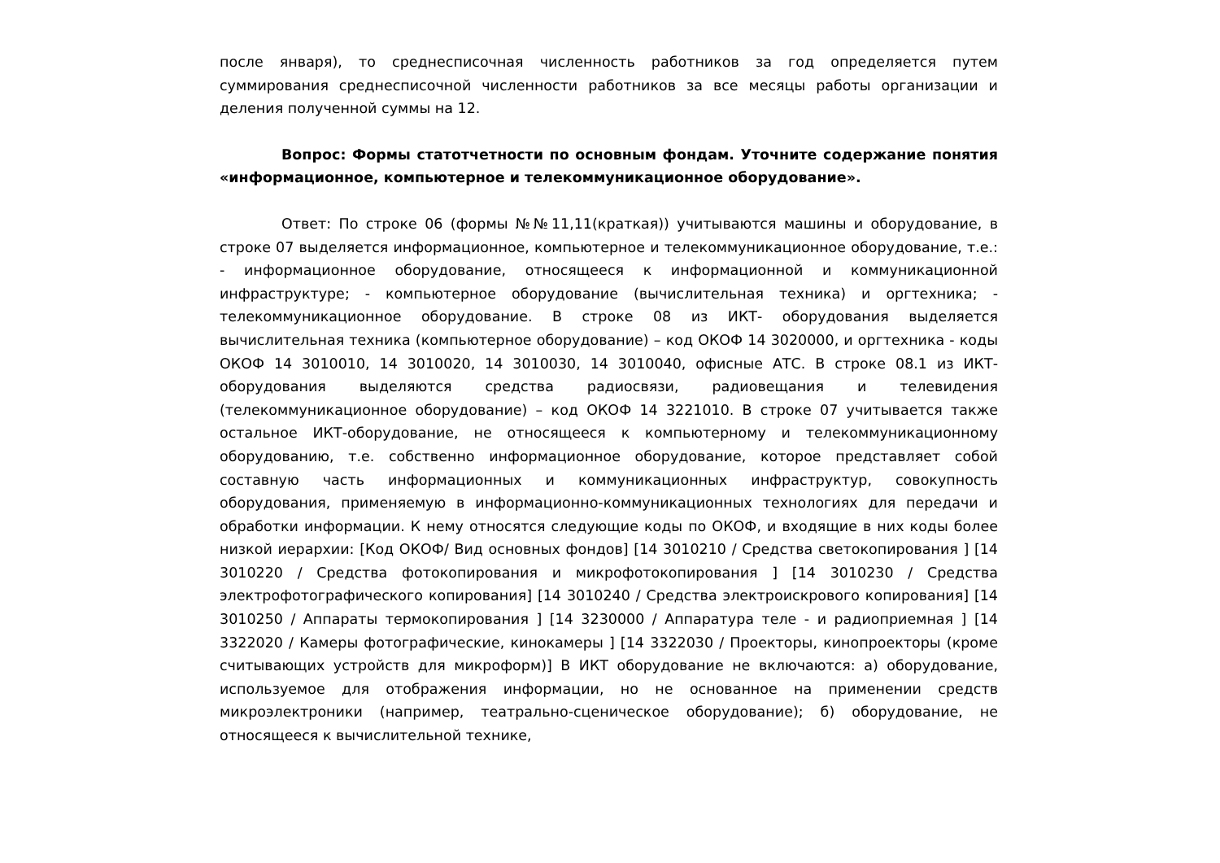после января), то среднесписочная численность работников за год определяется путем суммирования среднесписочной численности работников за все месяцы работы организации и деления полученной суммы на 12.
Вопрос: Формы статотчетности по основным фондам. Уточните содержание понятия «информационное, компьютерное и телекоммуникационное оборудование».
Ответ: По строке 06 (формы №№11,11(краткая)) учитываются машины и оборудование, в строке 07 выделяется информационное, компьютерное и телекоммуникационное оборудование, т.е.: - информационное оборудование, относящееся к информационной и коммуникационной инфраструктуре; - компьютерное оборудование (вычислительная техника) и оргтехника; - телекоммуникационное оборудование. В строке 08 из ИКТ- оборудования выделяется вычислительная техника (компьютерное оборудование) – код ОКОФ 14 3020000, и оргтехника - коды ОКОФ 14 3010010, 14 3010020, 14 3010030, 14 3010040, офисные АТС. В строке 08.1 из ИКТ- оборудования выделяются средства радиосвязи, радиовещания и телевидения (телекоммуникационное оборудование) – код ОКОФ 14 3221010. В строке 07 учитывается также остальное ИКТ-оборудование, не относящееся к компьютерному и телекоммуникационному оборудованию, т.е. собственно информационное оборудование, которое представляет собой составную часть информационных и коммуникационных инфраструктур, совокупность оборудования, применяемую в информационно-коммуникационных технологиях для передачи и обработки информации. К нему относятся следующие коды по ОКОФ, и входящие в них коды более низкой иерархии: [Код ОКОФ/ Вид основных фондов] [14 3010210 / Средства светокопирования ] [14 3010220 / Средства фотокопирования и микрофотокопирования ] [14 3010230 / Средства электрофотографического копирования] [14 3010240 / Средства электроискрового копирования] [14 3010250 / Аппараты термокопирования ] [14 3230000 / Аппаратура теле - и радиоприемная ] [14 3322020 / Камеры фотографические, кинокамеры ] [14 3322030 / Проекторы, кинопроекторы (кроме считывающих устройств для микроформ)] В ИКТ оборудование не включаются: а) оборудование, используемое для отображения информации, но не основанное на применении средств микроэлектроники (например, театрально-сценическое оборудование); б) оборудование, не относящееся к вычислительной технике,